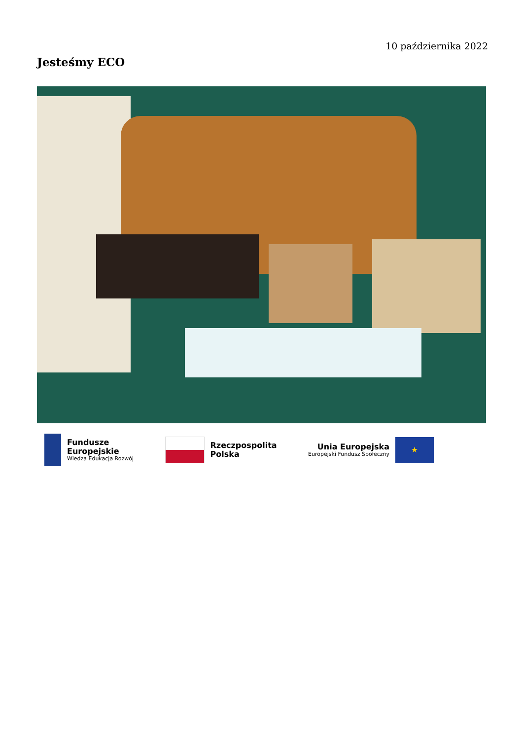10 października 2022
Jesteśmy ECO
Fundusze
Europejskie
Wiedza Edukacja Rozwój
Rzeczpospolita
Polska
Unia Europejska
Europejski Fundusz Społeczny
★